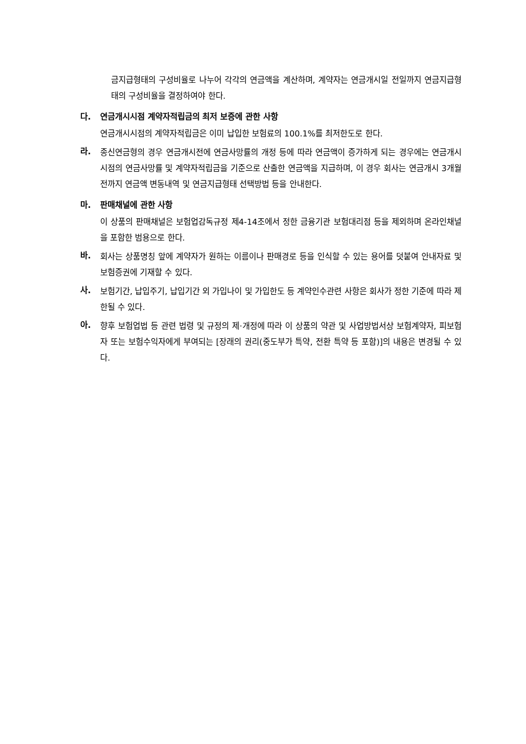금지급형태의 구성비율로 나누어 각각의 연금액을 계산하며, 계약자는 연금개시일 전일까지 연금지급형태의 구성비율을 결정하여야 한다.
다. 연금개시시점 계약자적립금의 최저 보증에 관한 사항
연금개시시점의 계약자적립금은 이미 납입한 보험료의 100.1%를 최저한도로 한다.
라.
종신연금형의 경우 연금개시전에 연금사망률의 개정 등에 따라 연금액이 증가하게 되는 경우에는 연금개시시점의 연금사망률 및 계약자적립금을 기준으로 산출한 연금액을 지급하며, 이 경우 회사는 연금개시 3개월전까지 연금액 변동내역 및 연금지급형태 선택방법 등을 안내한다.
마. 판매채널에 관한 사항
이 상품의 판매채널은 보험업감독규정 제4-14조에서 정한 금융기관 보험대리점 등을 제외하며 온라인채널을 포함한 범용으로 한다.
바.
회사는 상품명칭 앞에 계약자가 원하는 이름이나 판매경로 등을 인식할 수 있는 용어를 덧붙여 안내자료 및 보험증권에 기재할 수 있다.
사.
보험기간, 납입주기, 납입기간 외 가입나이 및 가입한도 등 계약인수관련 사항은 회사가 정한 기준에 따라 제한될 수 있다.
아.
향후 보험업법 등 관련 법령 및 규정의 제·개정에 따라 이 상품의 약관 및 사업방법서상 보험계약자, 피보험자 또는 보험수익자에게 부여되는 [장래의 권리(중도부가 특약, 전환 특약 등 포함)]의 내용은 변경될 수 있다.